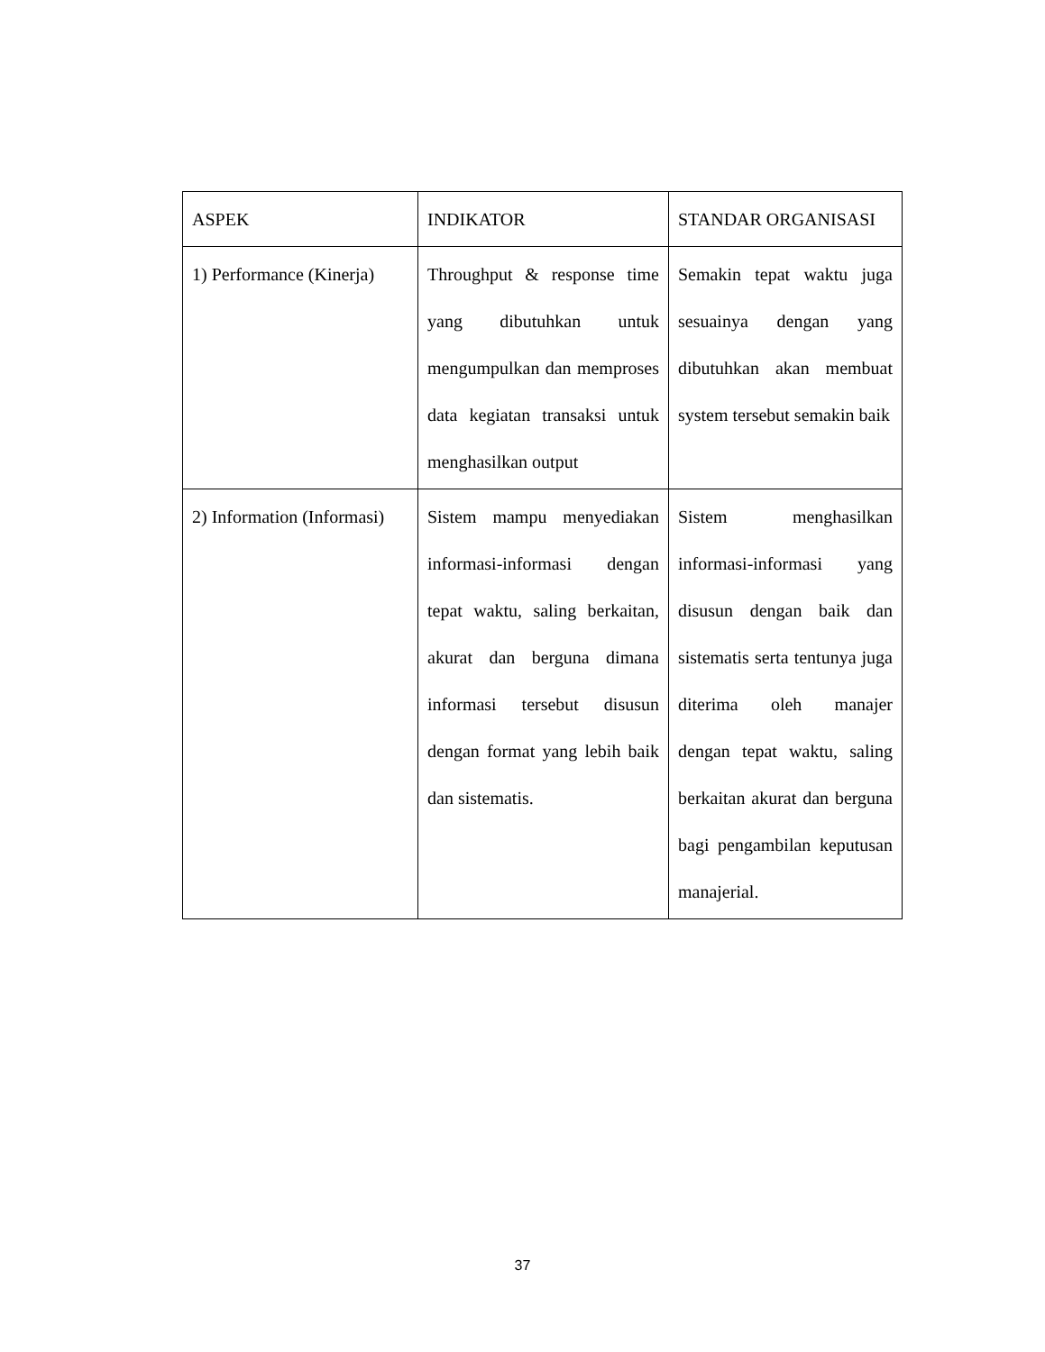| ASPEK | INDIKATOR | STANDAR ORGANISASI |
| 1) Performance (Kinerja) | Throughput & response time yang dibutuhkan untuk mengumpulkan dan memproses data kegiatan transaksi untuk menghasilkan output | Semakin tepat waktu juga sesuainya dengan yang dibutuhkan akan membuat system tersebut semakin baik |
| 2) Information (Informasi) | Sistem mampu menyediakan informasi-informasi dengan tepat waktu, saling berkaitan, akurat dan berguna dimana informasi tersebut disusun dengan format yang lebih baik dan sistematis. | Sistem menghasilkan informasi-informasi yang disusun dengan baik dan sistematis serta tentunya juga diterima oleh manajer dengan tepat waktu, saling berkaitan akurat dan berguna bagi pengambilan keputusan manajerial. |
37